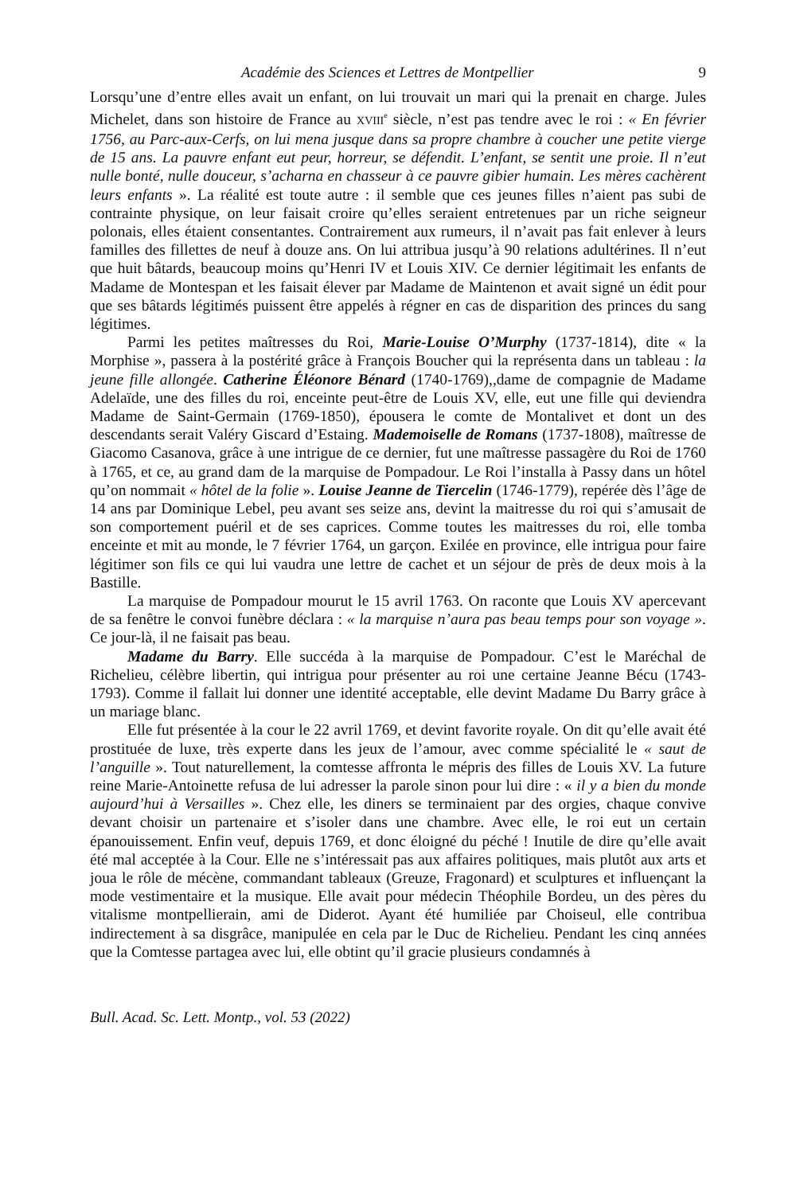Académie des Sciences et Lettres de Montpellier 9
Lorsqu’une d’entre elles avait un enfant, on lui trouvait un mari qui la prenait en charge. Jules Michelet, dans son histoire de France au XVIII<sup>e</sup> siècle, n’est pas tendre avec le roi : « En février 1756, au Parc-aux-Cerfs, on lui mena jusque dans sa propre chambre à coucher une petite vierge de 15 ans. La pauvre enfant eut peur, horreur, se défendit. L’enfant, se sentit une proie. Il n’eut nulle bonté, nulle douceur, s’acharna en chasseur à ce pauvre gibier humain. Les mères cachèrent leurs enfants ». La réalité est toute autre : il semble que ces jeunes filles n’aient pas subi de contrainte physique, on leur faisait croire qu’elles seraient entretenues par un riche seigneur polonais, elles étaient consentantes. Contrairement aux rumeurs, il n’avait pas fait enlever à leurs familles des fillettes de neuf à douze ans. On lui attribua jusqu’à 90 relations adultérines. Il n’eut que huit bâtards, beaucoup moins qu’Henri IV et Louis XIV. Ce dernier légitimait les enfants de Madame de Montespan et les faisait élever par Madame de Maintenon et avait signé un édit pour que ses bâtards légitimés puissent être appelés à régner en cas de disparition des princes du sang légitimes.
Parmi les petites maîtresses du Roi, Marie-Louise O’Murphy (1737-1814), dite « la Morphise », passera à la postérité grâce à François Boucher qui la représenta dans un tableau : la jeune fille allongée. Catherine Éléonore Bénard (1740-1769),,dame de compagnie de Madame Adelaïde, une des filles du roi, enceinte peut-être de Louis XV, elle, eut une fille qui deviendra Madame de Saint-Germain (1769-1850), épousera le comte de Montalivet et dont un des descendants serait Valéry Giscard d’Estaing. Mademoiselle de Romans (1737-1808), maîtresse de Giacomo Casanova, grâce à une intrigue de ce dernier, fut une maîtresse passagère du Roi de 1760 à 1765, et ce, au grand dam de la marquise de Pompadour. Le Roi l’installa à Passy dans un hôtel qu’on nommait « hôtel de la folie ». Louise Jeanne de Tiercelin (1746-1779), repérée dès l’âge de 14 ans par Dominique Lebel, peu avant ses seize ans, devint la maitresse du roi qui s’amusait de son comportement puéril et de ses caprices. Comme toutes les maitresses du roi, elle tomba enceinte et mit au monde, le 7 février 1764, un garçon. Exilée en province, elle intrigua pour faire légitimer son fils ce qui lui vaudra une lettre de cachet et un séjour de près de deux mois à la Bastille.
La marquise de Pompadour mourut le 15 avril 1763. On raconte que Louis XV apercevant de sa fenêtre le convoi funèbre déclara : « la marquise n’aura pas beau temps pour son voyage ». Ce jour-là, il ne faisait pas beau.
Madame du Barry. Elle succéda à la marquise de Pompadour. C’est le Maréchal de Richelieu, célèbre libertin, qui intrigua pour présenter au roi une certaine Jeanne Bécu (1743-1793). Comme il fallait lui donner une identité acceptable, elle devint Madame Du Barry grâce à un mariage blanc.
Elle fut présentée à la cour le 22 avril 1769, et devint favorite royale. On dit qu’elle avait été prostituée de luxe, très experte dans les jeux de l’amour, avec comme spécialité le « saut de l’anguille ». Tout naturellement, la comtesse affronta le mépris des filles de Louis XV. La future reine Marie-Antoinette refusa de lui adresser la parole sinon pour lui dire : « il y a bien du monde aujourd’hui à Versailles ». Chez elle, les diners se terminaient par des orgies, chaque convive devant choisir un partenaire et s’isoler dans une chambre. Avec elle, le roi eut un certain épanouissement. Enfin veuf, depuis 1769, et donc éloigné du péché ! Inutile de dire qu’elle avait été mal acceptée à la Cour. Elle ne s’intéressait pas aux affaires politiques, mais plutôt aux arts et joua le rôle de mécène, commandant tableaux (Greuze, Fragonard) et sculptures et influençant la mode vestimentaire et la musique. Elle avait pour médecin Théophile Bordeu, un des pères du vitalisme montpellierain, ami de Diderot. Ayant été humiliée par Choiseul, elle contribua indirectement à sa disgrâce, manipulée en cela par le Duc de Richelieu. Pendant les cinq années que la Comtesse partagea avec lui, elle obtint qu’il gracie plusieurs condamnés à
Bull. Acad. Sc. Lett. Montp., vol. 53 (2022)